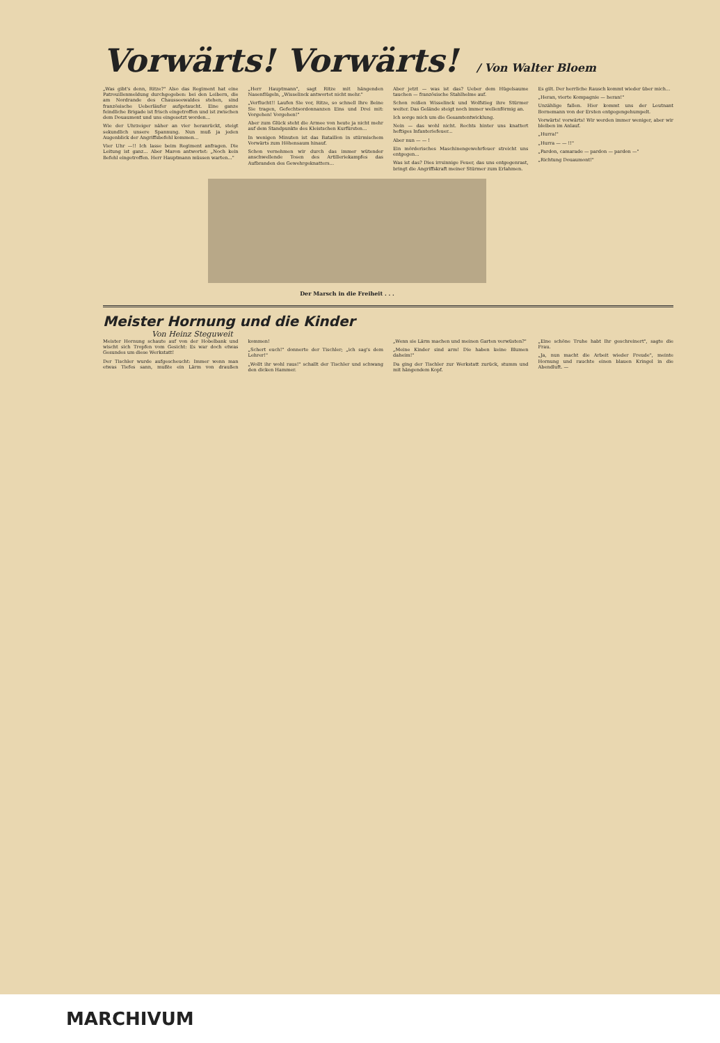Vorwärts! Vorwärts! / Von Walter Bloem
„Was gibt's denn, Ritze?" Also das Regiment hat eine Patrouillenmeldung durchgegeben: bei den Leibern, die am Nordrande des Chausseewaldes stehen, sind französische Ueberläufer aufgetaucht. Eine ganze feindliche Brigade ist frisch eingetroffen und ist zwischen dem Douaumont und uns eingesetzt worden...
Wie der Uhrzeiger näher an vier heranrückt, steigt sekundlich unsere Spannung. Nun muß ja jeden Augenblick der Angriffsbefehl kommen...
Vier Uhr —!! Ich lasse beim Regiment anfragen. Die Leitung ist ganz... Aber Maron antwortet: „Noch kein Befehl eingetroffen. Herr Hauptmann müssen warten..."
„Herr Hauptmann", sagt Ritze mit hängenden Nasenflügeln, „Wisselinck antwortet nicht mehr."
„Verflucht!! Laufen Sie vor, Ritze, so schnell Ihre Beine Sie tragen, Gefechtsordonnanzen Eins und Drei mit: Vorgehen! Vorgehen!"
Aber zum Glück steht die Armee von heute ja nicht mehr auf dem Standpunkte des Kleistschen Kurfürsten...
In wenigen Minuten ist das Bataillon in stürmischem Vorwärts zum Höhensaum hinauf.
Schon vernehmen wir durch das immer wütender anschwellende Tosen des Artilleriekampfes das Aufbranden des Gewehrgeknatters...
Aber jetzt — was ist das? Ueber dem Hügelsaume tauchen — französische Stahlhelme auf.
Schon reißen Wisselinck und Wolfstieg ihre Stürmer weiter. Das Gelände steigt noch immer wellenförmig an.
Ich sorge mich um die Gesamtentwicklung.
Nein — das wohl nicht. Rechts hinter uns knattert heftiges Infanteriefeuer...
Aber nun — — !
Ein mörderisches Maschinengewehrfeuer streicht uns entgegen...
Was ist das? Dies irrsinnige Feuer, das uns entgegenrast, bringt die Angriffskraft meiner Stürmer zum Erlahmen.
Es gilt. Der herrliche Rausch kommt wieder über mich...
„Heran, vierte Kompagnie — heran!"
Unzählige fallen. Hier kommt uns der Leutnant Bornemann von der Ersten entgegengehumpelt.
Vorwärts! vorwärts! Wir werden immer weniger, aber wir bleiben im Anlauf.
„Hurra!"
„Hurra — — !!"
„Pardon, camarade — pardon — pardon —"
„Richtung Douaumont!"
Der Marsch in die Freiheit . . .
Meister Hornung und die Kinder
Von Heinz Steguweit
Meister Hornung schaute auf von der Hobelbank und wischt sich Tropfen vom Gesicht: Es war doch etwas Gesundes um diese Werkstatt!
Der Tischler wurde aufgescheucht: Immer wenn man etwas Tiefes sann, mußte ein Lärm von draußen kommen!
„Schert euch!" donnerte der Tischler; „ich sag's dem Lehrer!"
„Wollt ihr wohl raus!" schallt der Tischler und schwang den dicken Hammer.
„Wenn sie Lärm machen und meinen Garten verwüsten?"
„Meine Kinder sind arm! Die haben keine Blumen daheim!"
Da ging der Tischler zur Werkstatt zurück, stumm und mit hängendem Kopf.
„Eine schöne Truhe habt Ihr geschreinert", sagte die Frau.
„Ja, nun macht die Arbeit wieder Freude", meinte Hornung und rauchte einen blauen Kringel in die Abendluft. —
MARCHIVUM